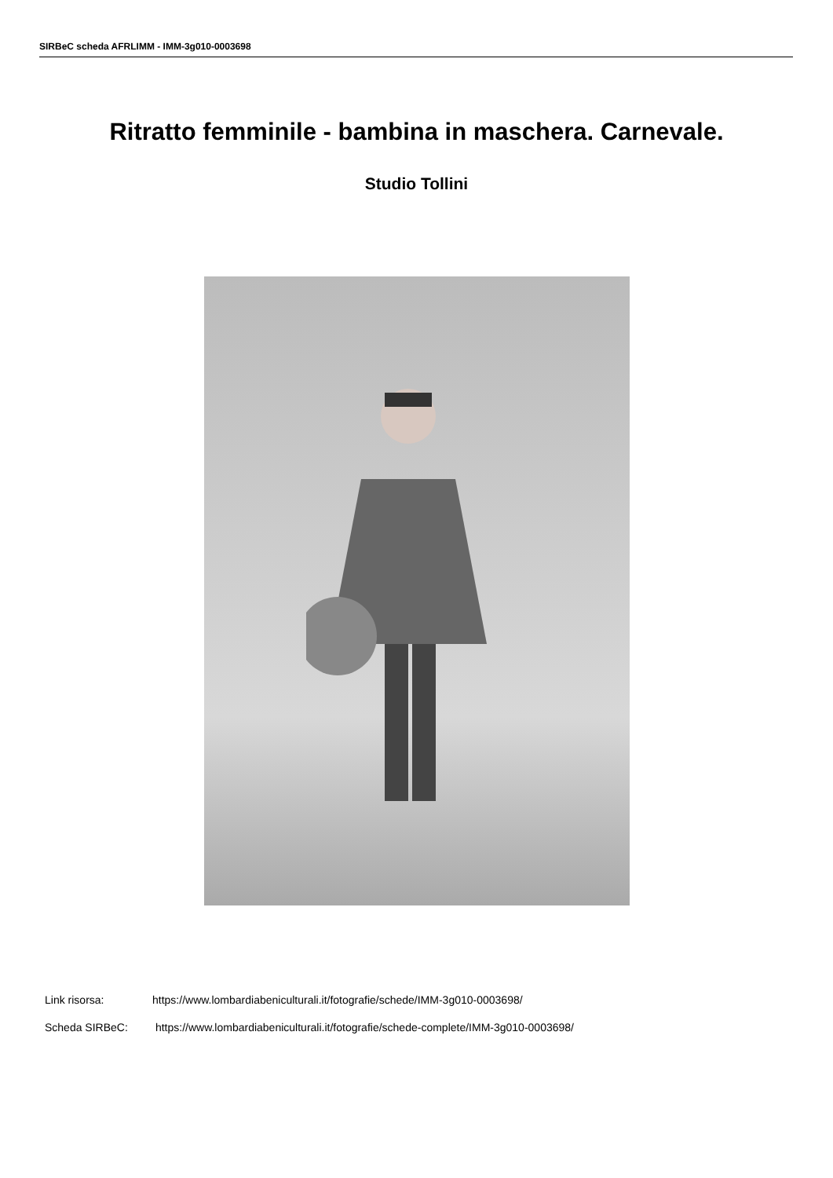SIRBeC scheda AFRLIMM - IMM-3g010-0003698
Ritratto femminile - bambina in maschera. Carnevale.
Studio Tollini
Link risorsa: https://www.lombardiabeniculturali.it/fotografie/schede/IMM-3g010-0003698/
Scheda SIRBeC: https://www.lombardiabeniculturali.it/fotografie/schede-complete/IMM-3g010-0003698/